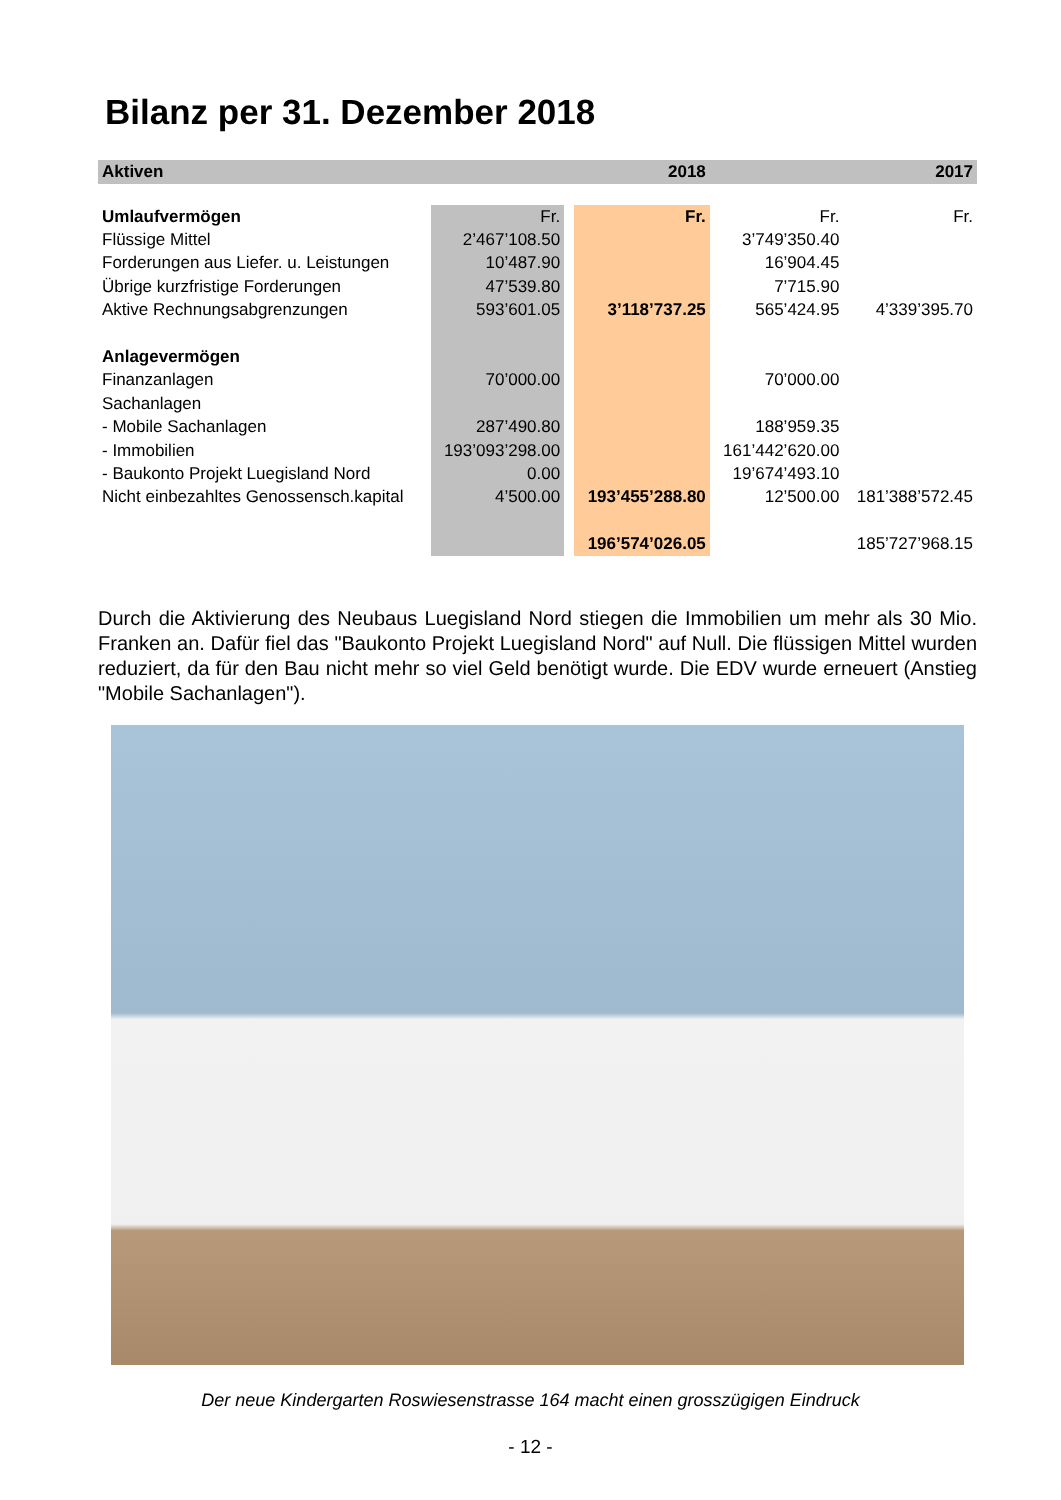Bilanz per 31. Dezember 2018
| Aktiven | | | 2018 | | 2017 |
| --- | --- | --- | --- | --- | --- |
| Umlaufvermögen | Fr. | | Fr. | Fr. | Fr. |
| Flüssige Mittel | 2’467’108.50 | | | 3’749’350.40 | |
| Forderungen aus Liefer. u. Leistungen | 10’487.90 | | | 16’904.45 | |
| Übrige kurzfristige Forderungen | 47’539.80 | | | 7’715.90 | |
| Aktive Rechnungsabgrenzungen | 593’601.05 | | 3’118’737.25 | 565’424.95 | 4’339’395.70 |
| Anlagevermögen | | | | | |
| Finanzanlagen | 70’000.00 | | | 70’000.00 | |
| Sachanlagen | | | | | |
| - Mobile Sachanlagen | 287’490.80 | | | 188’959.35 | |
| - Immobilien | 193’093’298.00 | | | 161’442’620.00 | |
| - Baukonto Projekt Luegisland Nord | 0.00 | | | 19’674’493.10 | |
| Nicht einbezahltes Genossensch.kapital | 4’500.00 | | 193’455’288.80 | 12’500.00 | 181’388’572.45 |
| | | | 196’574’026.05 | | 185’727’968.15 |
Durch die Aktivierung des Neubaus Luegisland Nord stiegen die Immobilien um mehr als 30 Mio. Franken an. Dafür fiel das "Baukonto Projekt Luegisland Nord" auf Null. Die flüssigen Mittel wurden reduziert, da für den Bau nicht mehr so viel Geld benötigt wurde. Die EDV wurde erneuert (Anstieg "Mobile Sachanlagen").
Der neue Kindergarten Roswiesenstrasse 164 macht einen grosszügigen Eindruck
- 12 -